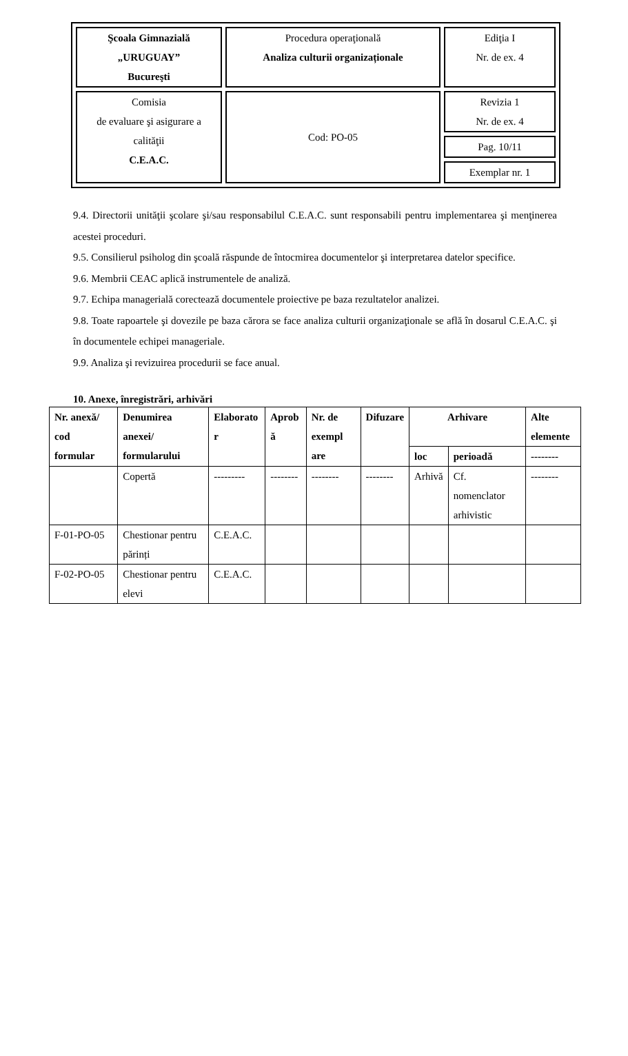| Şcoala Gimnazială „URUGUAY” Bucureşti | Procedura operaţională Analiza culturii organizaționale | Ediţia I Nr. de ex. 4 |
| Comisia de evaluare şi asigurare a calităţii C.E.A.C. | Cod: PO-05 | Revizia 1 Nr. de ex. 4 |
| | | Pag. 10/11 |
| | | Exemplar nr. 1 |
9.4. Directorii unităţii şcolare şi/sau responsabilul C.E.A.C. sunt responsabili pentru implementarea şi menţinerea acestei proceduri.
9.5. Consilierul psiholog din şcoală răspunde de întocmirea documentelor şi interpretarea datelor specifice.
9.6. Membrii CEAC aplică instrumentele de analiză.
9.7. Echipa managerială corectează documentele proiective pe baza rezultatelor analizei.
9.8. Toate rapoartele şi dovezile pe baza cărora se face analiza culturii organizaţionale se află în dosarul C.E.A.C. şi în documentele echipei manageriale.
9.9. Analiza şi revizuirea procedurii se face anual.
10. Anexe, înregistrări, arhivări
| Nr. anexă/ cod formular | Denumirea anexei/ formularului | Elaborato r | Aprob ă | Nr. de exempl are | Difuzare | Arhivare | | Alte elemente |
| --- | --- | --- | --- | --- | --- | --- | --- | --- |
| | | | | | | loc | perioadă | -------- |
| | Copertă | --------- | -------- | -------- | -------- | Arhivă | Cf. nomenclator arhivistic | -------- |
| F-01-PO-05 | Chestionar pentru părinți | C.E.A.C. | | | | | | |
| F-02-PO-05 | Chestionar pentru elevi | C.E.A.C. | | | | | | |